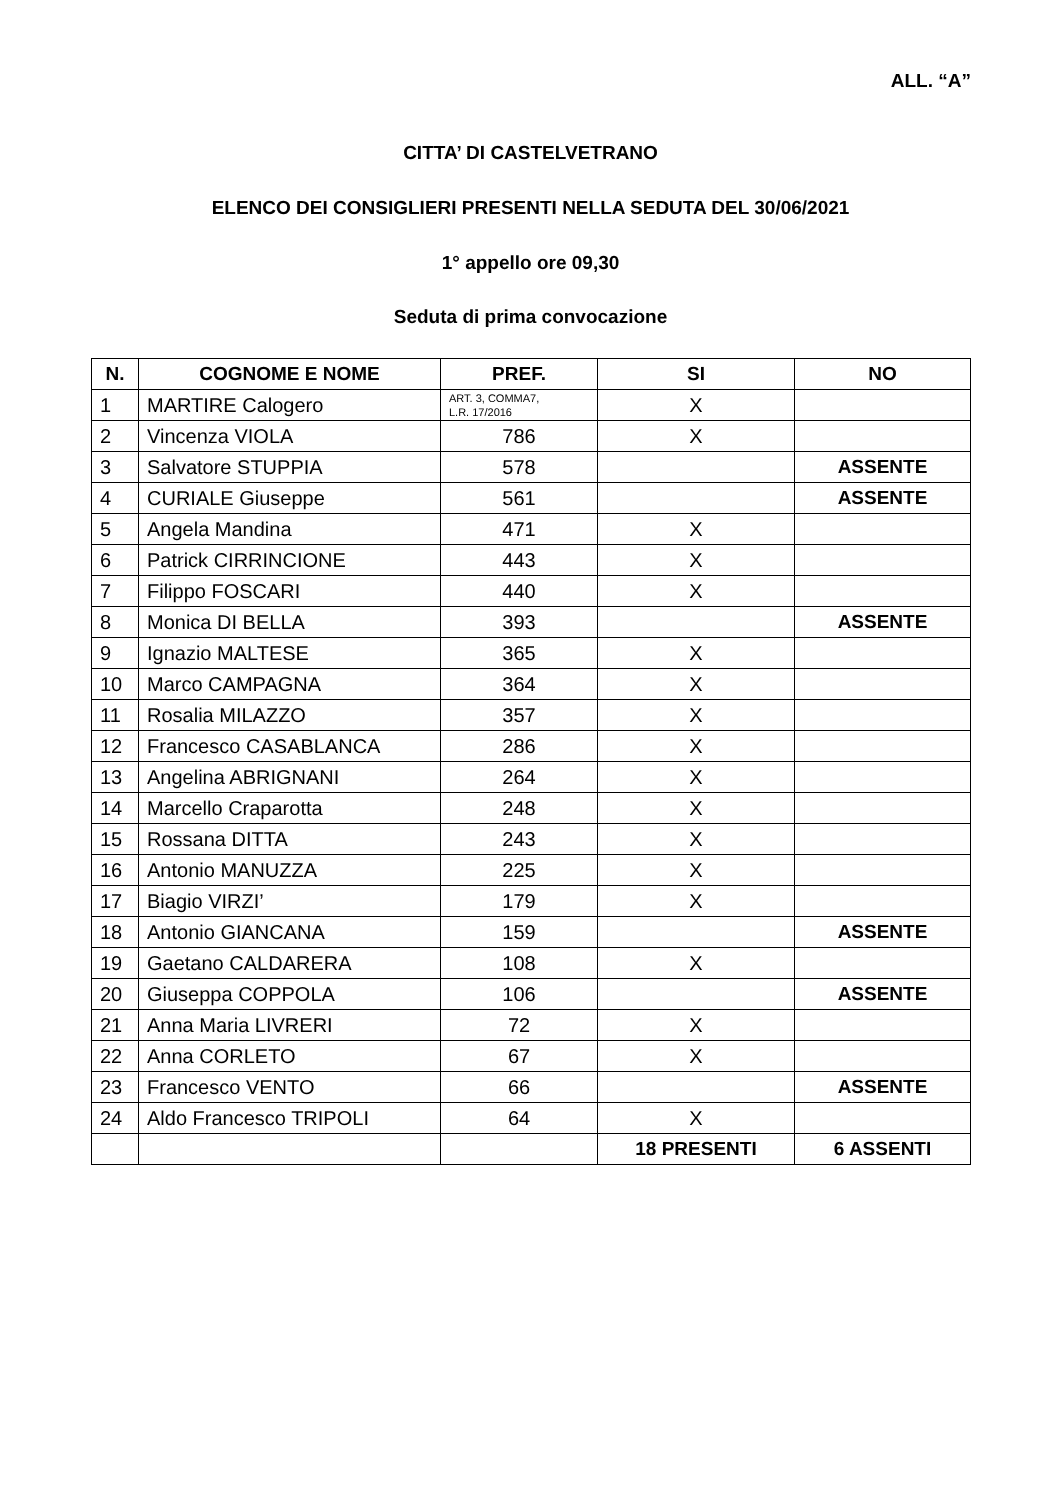ALL. “A”
CITTA’ DI CASTELVETRANO
ELENCO DEI CONSIGLIERI PRESENTI NELLA SEDUTA DEL 30/06/2021
1° appello ore 09,30
Seduta di prima convocazione
| N. | COGNOME E NOME | PREF. | SI | NO |
| --- | --- | --- | --- | --- |
| 1 | MARTIRE Calogero | ART. 3, COMMA7, L.R. 17/2016 | X | |
| 2 | Vincenza VIOLA | 786 | X | |
| 3 | Salvatore STUPPIA | 578 | | ASSENTE |
| 4 | CURIALE Giuseppe | 561 | | ASSENTE |
| 5 | Angela Mandina | 471 | X | |
| 6 | Patrick CIRRINCIONE | 443 | X | |
| 7 | Filippo FOSCARI | 440 | X | |
| 8 | Monica DI BELLA | 393 | | ASSENTE |
| 9 | Ignazio MALTESE | 365 | X | |
| 10 | Marco CAMPAGNA | 364 | X | |
| 11 | Rosalia MILAZZO | 357 | X | |
| 12 | Francesco CASABLANCA | 286 | X | |
| 13 | Angelina ABRIGNANI | 264 | X | |
| 14 | Marcello Craparotta | 248 | X | |
| 15 | Rossana DITTA | 243 | X | |
| 16 | Antonio MANUZZA | 225 | X | |
| 17 | Biagio VIRZI’ | 179 | X | |
| 18 | Antonio GIANCANA | 159 | | ASSENTE |
| 19 | Gaetano CALDARERA | 108 | X | |
| 20 | Giuseppa COPPOLA | 106 | | ASSENTE |
| 21 | Anna Maria LIVRERI | 72 | X | |
| 22 | Anna CORLETO | 67 | X | |
| 23 | Francesco VENTO | 66 | | ASSENTE |
| 24 | Aldo Francesco TRIPOLI | 64 | X | |
| | | | 18 PRESENTI | 6 ASSENTI |